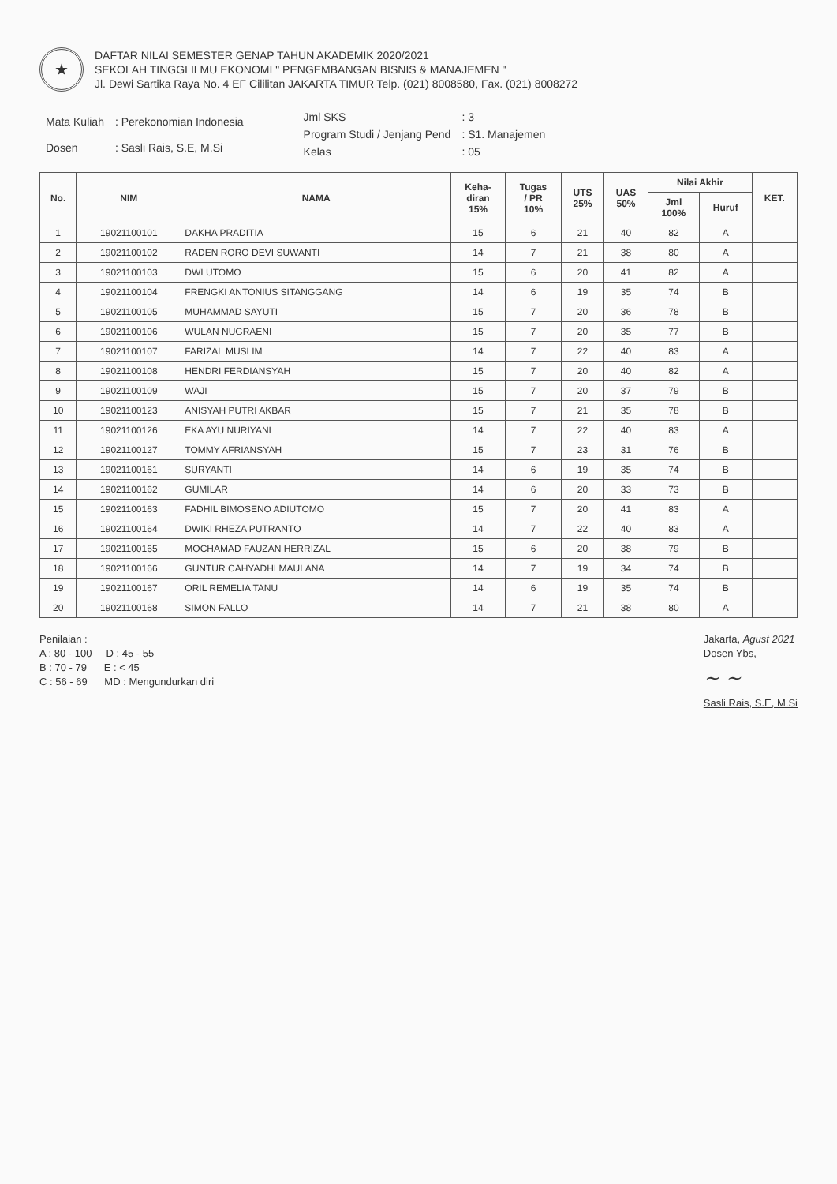★
DAFTAR NILAI SEMESTER GENAP TAHUN AKADEMIK 2020/2021
SEKOLAH TINGGI ILMU EKONOMI " PENGEMBANGAN BISNIS & MANAJEMEN "
Jl. Dewi Sartika Raya No. 4 EF Cililitan JAKARTA TIMUR Telp. (021) 8008580, Fax. (021) 8008272
| Mata Kuliah | : Perekonomian Indonesia |
| Dosen | : Sasli Rais, S.E, M.Si |
| Jml SKS | : 3 |
| Program Studi / Jenjang Pend | : S1. Manajemen |
| Kelas | : 05 |
| No. | NIM | NAMA | Keha- diran 15% | Tugas / PR 10% | UTS 25% | UAS 50% | Nilai Akhir | | KET. |
| --- | --- | --- | --- | --- | --- | --- | --- | --- | --- |
| | | | | | | | Jml 100% | Huruf | |
| 1 | 19021100101 | DAKHA PRADITIA | 15 | 6 | 21 | 40 | 82 | A | |
| 2 | 19021100102 | RADEN RORO DEVI SUWANTI | 14 | 7 | 21 | 38 | 80 | A | |
| 3 | 19021100103 | DWI UTOMO | 15 | 6 | 20 | 41 | 82 | A | |
| 4 | 19021100104 | FRENGKI ANTONIUS SITANGGANG | 14 | 6 | 19 | 35 | 74 | B | |
| 5 | 19021100105 | MUHAMMAD SAYUTI | 15 | 7 | 20 | 36 | 78 | B | |
| 6 | 19021100106 | WULAN NUGRAENI | 15 | 7 | 20 | 35 | 77 | B | |
| 7 | 19021100107 | FARIZAL MUSLIM | 14 | 7 | 22 | 40 | 83 | A | |
| 8 | 19021100108 | HENDRI FERDIANSYAH | 15 | 7 | 20 | 40 | 82 | A | |
| 9 | 19021100109 | WAJI | 15 | 7 | 20 | 37 | 79 | B | |
| 10 | 19021100123 | ANISYAH PUTRI AKBAR | 15 | 7 | 21 | 35 | 78 | B | |
| 11 | 19021100126 | EKA AYU NURIYANI | 14 | 7 | 22 | 40 | 83 | A | |
| 12 | 19021100127 | TOMMY AFRIANSYAH | 15 | 7 | 23 | 31 | 76 | B | |
| 13 | 19021100161 | SURYANTI | 14 | 6 | 19 | 35 | 74 | B | |
| 14 | 19021100162 | GUMILAR | 14 | 6 | 20 | 33 | 73 | B | |
| 15 | 19021100163 | FADHIL BIMOSENO ADIUTOMO | 15 | 7 | 20 | 41 | 83 | A | |
| 16 | 19021100164 | DWIKI RHEZA PUTRANTO | 14 | 7 | 22 | 40 | 83 | A | |
| 17 | 19021100165 | MOCHAMAD FAUZAN HERRIZAL | 15 | 6 | 20 | 38 | 79 | B | |
| 18 | 19021100166 | GUNTUR CAHYADHI MAULANA | 14 | 7 | 19 | 34 | 74 | B | |
| 19 | 19021100167 | ORIL REMELIA TANU | 14 | 6 | 19 | 35 | 74 | B | |
| 20 | 19021100168 | SIMON FALLO | 14 | 7 | 21 | 38 | 80 | A | |
Penilaian :
A : 80 - 100 D : 45 - 55
B : 70 - 79 E : < 45
C : 56 - 69 MD : Mengundurkan diri
Jakarta, Agust 2021
Dosen Ybs,
~ ~
Sasli Rais, S.E, M.Si